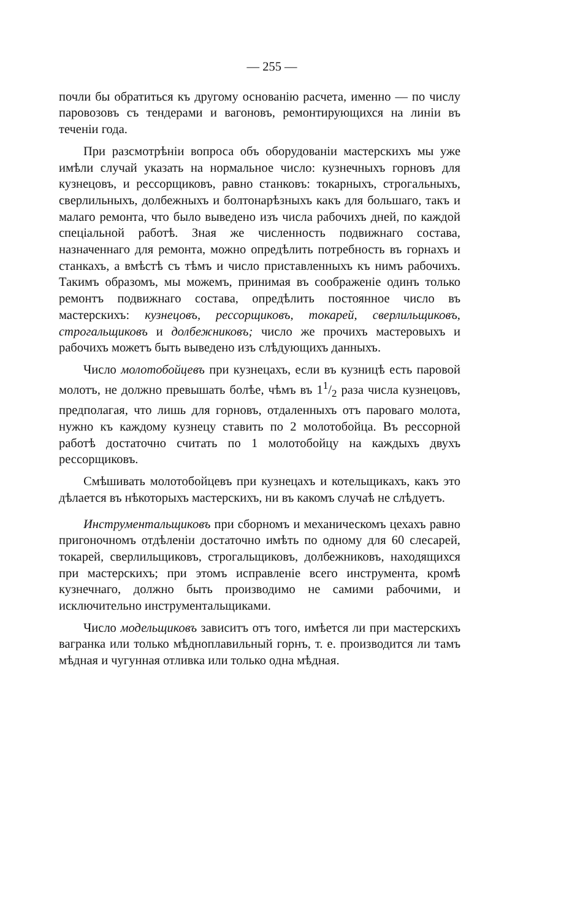— 255 —
почли бы обратиться къ другому основанію расчета, именно — по числу паровозовъ съ тендерами и вагоновъ, ремонтирующихся на линіи въ теченіи года.
При разсмотрѣніи вопроса объ оборудованіи мастерскихъ мы уже имѣли случай указать на нормальное число: кузнечныхъ горновъ для кузнецовъ, и рессорщиковъ, равно станковъ: токарныхъ, строгальныхъ, сверлильныхъ, долбежныхъ и болтонарѣзныхъ какъ для большаго, такъ и малаго ремонта, что было выведено изъ числа рабочихъ дней, по каждой спеціальной работѣ. Зная же численность подвижнаго состава, назначеннаго для ремонта, можно опредѣлить потребность въ горнахъ и станкахъ, а вмѣстѣ съ тѣмъ и число приставленныхъ къ нимъ рабочихъ. Такимъ образомъ, мы можемъ, принимая въ соображеніе одинъ только ремонтъ подвижнаго состава, опредѣлить постоянное число въ мастерскихъ: кузнецовъ, рессорщиковъ, токарей, сверлильщиковъ, строгальщиковъ и долбежниковъ; число же прочихъ мастеровыхъ и рабочихъ можетъ быть выведено изъ слѣдующихъ данныхъ.
Число молотобойцевъ при кузнецахъ, если въ кузницѣ есть паровой молотъ, не должно превышать болѣе, чѣмъ въ 11/2 раза числа кузнецовъ, предполагая, что лишь для горновъ, отдаленныхъ отъ пароваго молота, нужно къ каждому кузнецу ставить по 2 молотобойца. Въ рессорной работѣ достаточно считать по 1 молотобойцу на каждыхъ двухъ рессорщиковъ.
Смѣшивать молотобойцевъ при кузнецахъ и котельщикахъ, какъ это дѣлается въ нѣкоторыхъ мастерскихъ, ни въ какомъ случаѣ не слѣдуетъ.
Инструментальщиковъ при сборномъ и механическомъ цехахъ равно пригоночномъ отдѣленіи достаточно имѣть по одному для 60 слесарей, токарей, сверлильщиковъ, строгальщиковъ, долбежниковъ, находящихся при мастерскихъ; при этомъ исправленіе всего инструмента, кромѣ кузнечнаго, должно быть производимо не самими рабочими, и исключительно инструментальщиками.
Число модельщиковъ зависитъ отъ того, имѣется ли при мастерскихъ вагранка или только мѣдноплавильный горнъ, т. е. производится ли тамъ мѣдная и чугунная отливка или только одна мѣдная.